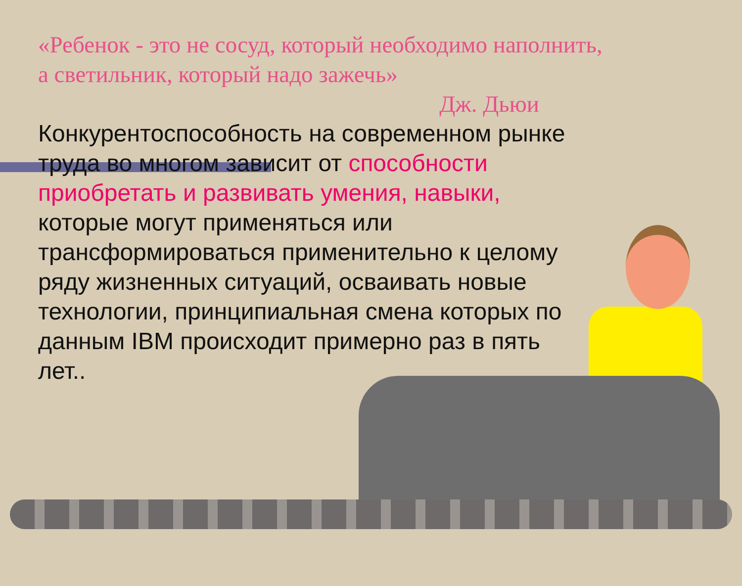«Ребенок - это не сосуд, который необходимо наполнить,
а светильник, который надо зажечь»
Дж. Дьюи
Конкурентоспособность на современном рынке труда во многом зависит от способности приобретать и развивать умения, навыки, которые могут применяться или трансформироваться применительно к целому ряду жизненных ситуаций, осваивать новые технологии, принципиальная смена которых по данным IBM происходит примерно раз в пять лет..